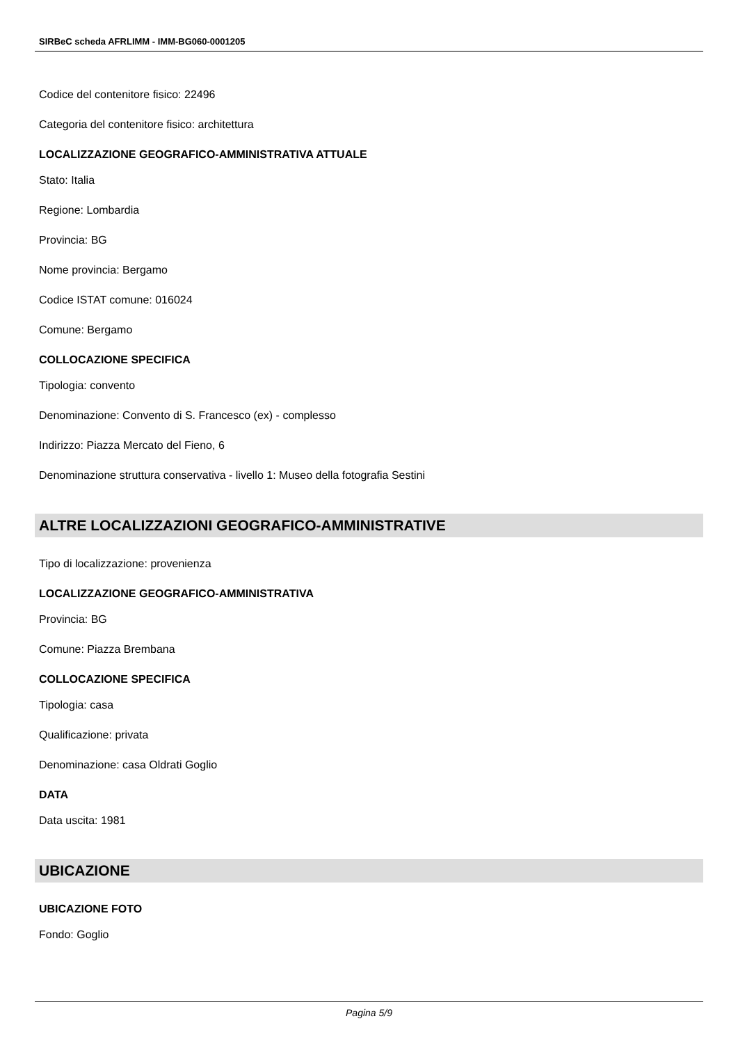SIRBeC scheda AFRLIMM - IMM-BG060-0001205
Codice del contenitore fisico: 22496
Categoria del contenitore fisico: architettura
LOCALIZZAZIONE GEOGRAFICO-AMMINISTRATIVA ATTUALE
Stato: Italia
Regione: Lombardia
Provincia: BG
Nome provincia: Bergamo
Codice ISTAT comune: 016024
Comune: Bergamo
COLLOCAZIONE SPECIFICA
Tipologia: convento
Denominazione: Convento di S. Francesco (ex) - complesso
Indirizzo: Piazza Mercato del Fieno, 6
Denominazione struttura conservativa - livello 1: Museo della fotografia Sestini
ALTRE LOCALIZZAZIONI GEOGRAFICO-AMMINISTRATIVE
Tipo di localizzazione: provenienza
LOCALIZZAZIONE GEOGRAFICO-AMMINISTRATIVA
Provincia: BG
Comune: Piazza Brembana
COLLOCAZIONE SPECIFICA
Tipologia: casa
Qualificazione: privata
Denominazione: casa Oldrati Goglio
DATA
Data uscita: 1981
UBICAZIONE
UBICAZIONE FOTO
Fondo: Goglio
Pagina 5/9